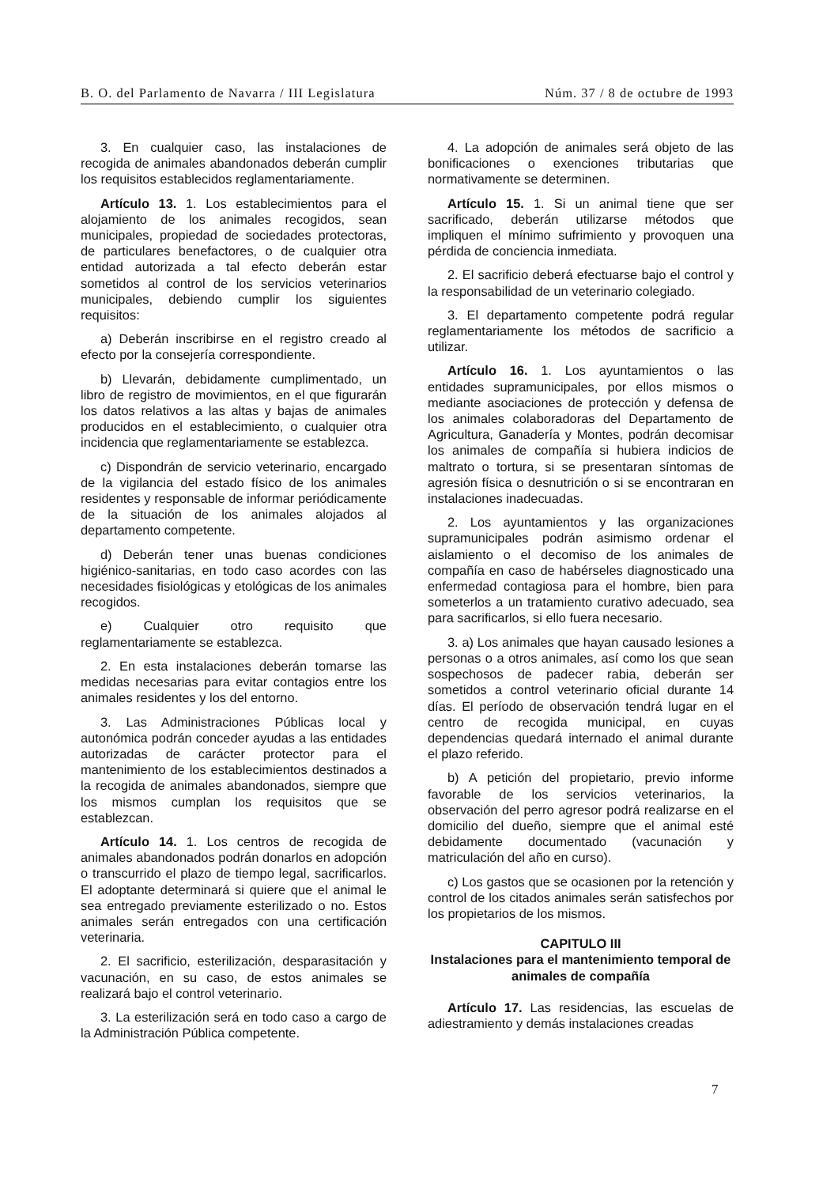B. O. del Parlamento de Navarra / III Legislatura Núm. 37 / 8 de octubre de 1993
3. En cualquier caso, las instalaciones de recogida de animales abandonados deberán cumplir los requisitos establecidos reglamentariamente.
Artículo 13. 1. Los establecimientos para el alojamiento de los animales recogidos, sean municipales, propiedad de sociedades protectoras, de particulares benefactores, o de cualquier otra entidad autorizada a tal efecto deberán estar sometidos al control de los servicios veterinarios municipales, debiendo cumplir los siguientes requisitos:
a) Deberán inscribirse en el registro creado al efecto por la consejería correspondiente.
b) Llevarán, debidamente cumplimentado, un libro de registro de movimientos, en el que figurarán los datos relativos a las altas y bajas de animales producidos en el establecimiento, o cualquier otra incidencia que reglamentariamente se establezca.
c) Dispondrán de servicio veterinario, encargado de la vigilancia del estado físico de los animales residentes y responsable de informar periódicamente de la situación de los animales alojados al departamento competente.
d) Deberán tener unas buenas condiciones higiénico-sanitarias, en todo caso acordes con las necesidades fisiológicas y etológicas de los animales recogidos.
e) Cualquier otro requisito que reglamentariamente se establezca.
2. En esta instalaciones deberán tomarse las medidas necesarias para evitar contagios entre los animales residentes y los del entorno.
3. Las Administraciones Públicas local y autonómica podrán conceder ayudas a las entidades autorizadas de carácter protector para el mantenimiento de los establecimientos destinados a la recogida de animales abandonados, siempre que los mismos cumplan los requisitos que se establezcan.
Artículo 14. 1. Los centros de recogida de animales abandonados podrán donarlos en adopción o transcurrido el plazo de tiempo legal, sacrificarlos. El adoptante determinará si quiere que el animal le sea entregado previamente esterilizado o no. Estos animales serán entregados con una certificación veterinaria.
2. El sacrificio, esterilización, desparasitación y vacunación, en su caso, de estos animales se realizará bajo el control veterinario.
3. La esterilización será en todo caso a cargo de la Administración Pública competente.
4. La adopción de animales será objeto de las bonificaciones o exenciones tributarias que normativamente se determinen.
Artículo 15. 1. Si un animal tiene que ser sacrificado, deberán utilizarse métodos que impliquen el mínimo sufrimiento y provoquen una pérdida de conciencia inmediata.
2. El sacrificio deberá efectuarse bajo el control y la responsabilidad de un veterinario colegiado.
3. El departamento competente podrá regular reglamentariamente los métodos de sacrificio a utilizar.
Artículo 16. 1. Los ayuntamientos o las entidades supramunicipales, por ellos mismos o mediante asociaciones de protección y defensa de los animales colaboradoras del Departamento de Agricultura, Ganadería y Montes, podrán decomisar los animales de compañía si hubiera indicios de maltrato o tortura, si se presentaran síntomas de agresión física o desnutrición o si se encontraran en instalaciones inadecuadas.
2. Los ayuntamientos y las organizaciones supramunicipales podrán asimismo ordenar el aislamiento o el decomiso de los animales de compañía en caso de habérseles diagnosticado una enfermedad contagiosa para el hombre, bien para someterlos a un tratamiento curativo adecuado, sea para sacrificarlos, si ello fuera necesario.
3. a) Los animales que hayan causado lesiones a personas o a otros animales, así como los que sean sospechosos de padecer rabia, deberán ser sometidos a control veterinario oficial durante 14 días. El período de observación tendrá lugar en el centro de recogida municipal, en cuyas dependencias quedará internado el animal durante el plazo referido.
b) A petición del propietario, previo informe favorable de los servicios veterinarios, la observación del perro agresor podrá realizarse en el domicilio del dueño, siempre que el animal esté debidamente documentado (vacunación y matriculación del año en curso).
c) Los gastos que se ocasionen por la retención y control de los citados animales serán satisfechos por los propietarios de los mismos.
CAPITULO III
Instalaciones para el mantenimiento temporal de animales de compañía
Artículo 17. Las residencias, las escuelas de adiestramiento y demás instalaciones creadas
7